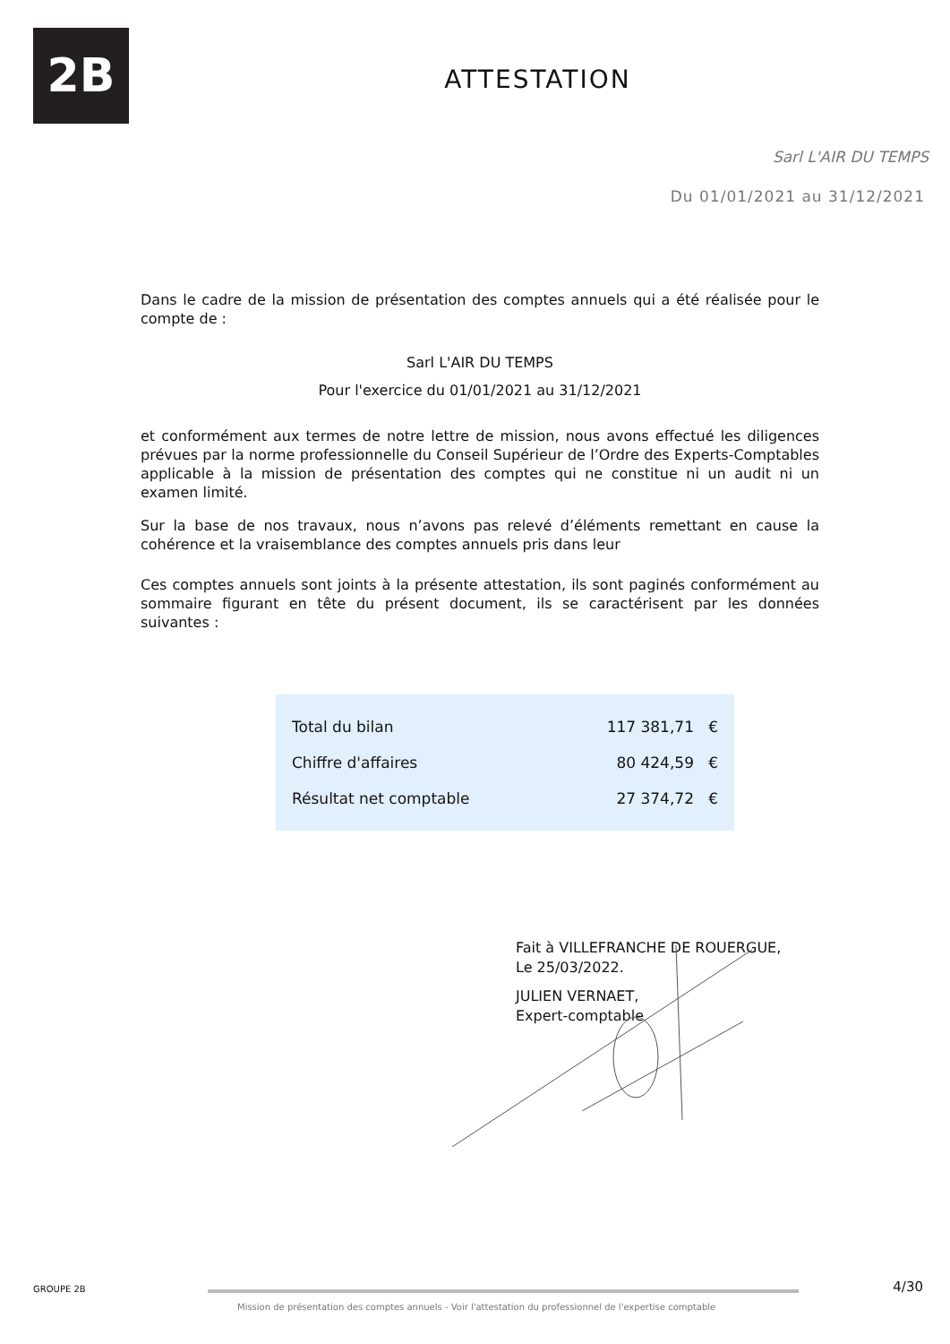2B
ATTESTATION
Sarl L'AIR DU TEMPS
Du 01/01/2021 au 31/12/2021
Dans le cadre de la mission de présentation des comptes annuels qui a été réalisée pour le compte de :
Sarl L'AIR DU TEMPS
Pour l'exercice du 01/01/2021 au 31/12/2021
et conformément aux termes de notre lettre de mission, nous avons effectué les diligences prévues par la norme professionnelle du Conseil Supérieur de l’Ordre des Experts-Comptables applicable à la mission de présentation des comptes qui ne constitue ni un audit ni un examen limité.
Sur la base de nos travaux, nous n’avons pas relevé d’éléments remettant en cause la cohérence et la vraisemblance des comptes annuels pris dans leur
Ces comptes annuels sont joints à la présente attestation, ils sont paginés conformément au sommaire figurant en tête du présent document, ils se caractérisent par les données suivantes :
| Total du bilan | 117 381,71 € |
| Chiffre d'affaires | 80 424,59 € |
| Résultat net comptable | 27 374,72 € |
Fait à VILLEFRANCHE DE ROUERGUE,
Le 25/03/2022.
JULIEN VERNAET,
Expert-comptable
GROUPE 2B
Mission de présentation des comptes annuels - Voir l'attestation du professionnel de l'expertise comptable
4/30